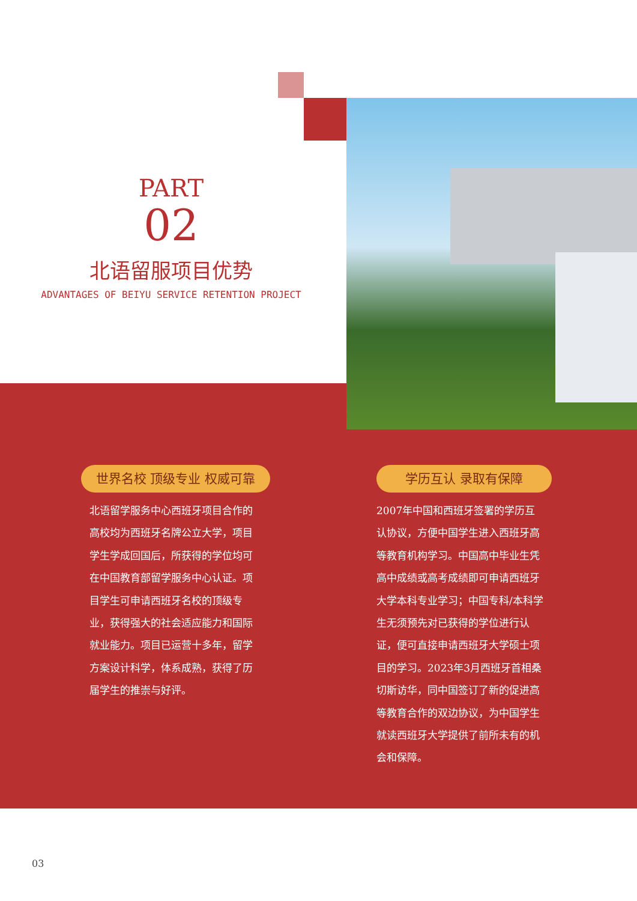PART
02
北语留服项目优势
ADVANTAGES OF BEIYU SERVICE RETENTION PROJECT
世界名校 顶级专业 权威可靠
北语留学服务中心西班牙项目合作的高校均为西班牙名牌公立大学，项目学生学成回国后，所获得的学位均可在中国教育部留学服务中心认证。项目学生可申请西班牙名校的顶级专业，获得强大的社会适应能力和国际就业能力。项目已运营十多年，留学方案设计科学，体系成熟，获得了历届学生的推崇与好评。
学历互认 录取有保障
2007年中国和西班牙签署的学历互认协议，方便中国学生进入西班牙高等教育机构学习。中国高中毕业生凭高中成绩或高考成绩即可申请西班牙大学本科专业学习；中国专科/本科学生无须预先对已获得的学位进行认证，便可直接申请西班牙大学硕士项目的学习。2023年3月西班牙首相桑切斯访华，同中国签订了新的促进高等教育合作的双边协议，为中国学生就读西班牙大学提供了前所未有的机会和保障。
03